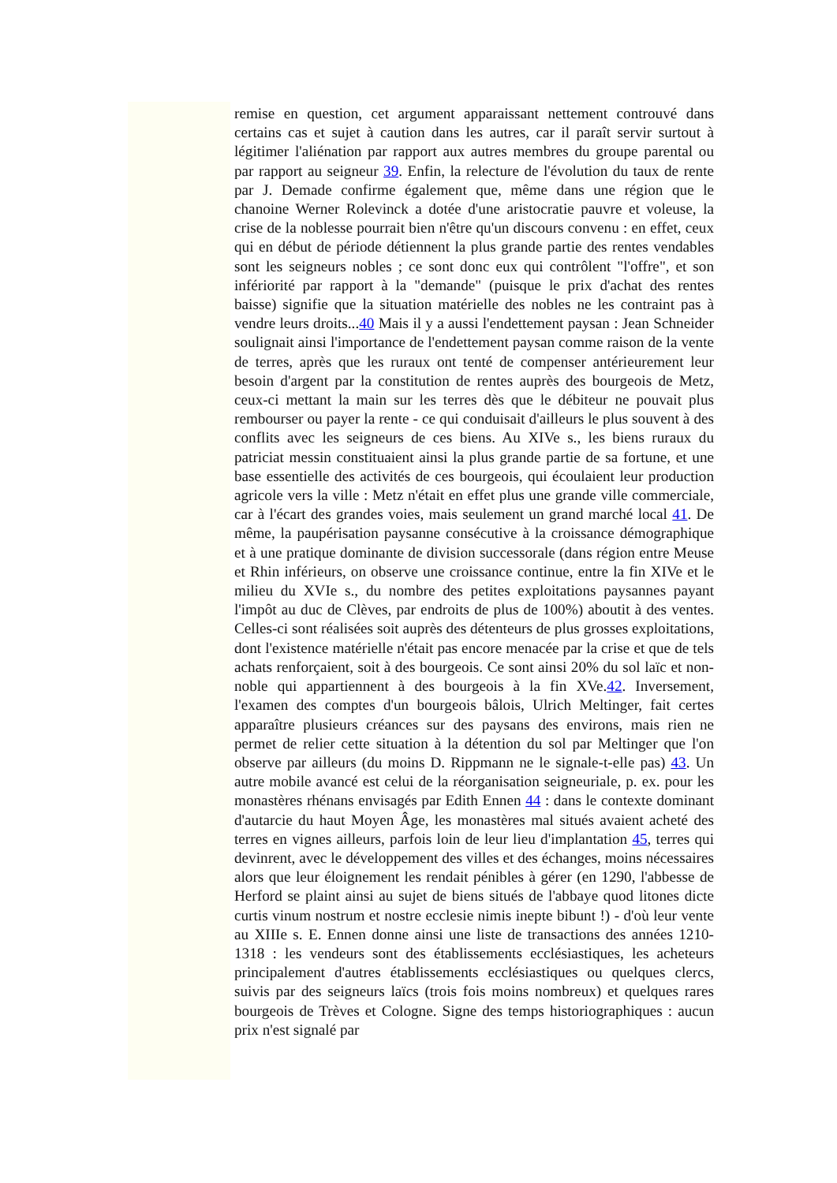remise en question, cet argument apparaissant nettement controuvé dans certains cas et sujet à caution dans les autres, car il paraît servir surtout à légitimer l'aliénation par rapport aux autres membres du groupe parental ou par rapport au seigneur 39. Enfin, la relecture de l'évolution du taux de rente par J. Demade confirme également que, même dans une région que le chanoine Werner Rolevinck a dotée d'une aristocratie pauvre et voleuse, la crise de la noblesse pourrait bien n'être qu'un discours convenu : en effet, ceux qui en début de période détiennent la plus grande partie des rentes vendables sont les seigneurs nobles ; ce sont donc eux qui contrôlent "l'offre", et son infériorité par rapport à la "demande" (puisque le prix d'achat des rentes baisse) signifie que la situation matérielle des nobles ne les contraint pas à vendre leurs droits...40 Mais il y a aussi l'endettement paysan : Jean Schneider soulignait ainsi l'importance de l'endettement paysan comme raison de la vente de terres, après que les ruraux ont tenté de compenser antérieurement leur besoin d'argent par la constitution de rentes auprès des bourgeois de Metz, ceux-ci mettant la main sur les terres dès que le débiteur ne pouvait plus rembourser ou payer la rente - ce qui conduisait d'ailleurs le plus souvent à des conflits avec les seigneurs de ces biens. Au XIVe s., les biens ruraux du patriciat messin constituaient ainsi la plus grande partie de sa fortune, et une base essentielle des activités de ces bourgeois, qui écoulaient leur production agricole vers la ville : Metz n'était en effet plus une grande ville commerciale, car à l'écart des grandes voies, mais seulement un grand marché local 41. De même, la paupérisation paysanne consécutive à la croissance démographique et à une pratique dominante de division successorale (dans région entre Meuse et Rhin inférieurs, on observe une croissance continue, entre la fin XIVe et le milieu du XVIe s., du nombre des petites exploitations paysannes payant l'impôt au duc de Clèves, par endroits de plus de 100%) aboutit à des ventes. Celles-ci sont réalisées soit auprès des détenteurs de plus grosses exploitations, dont l'existence matérielle n'était pas encore menacée par la crise et que de tels achats renforçaient, soit à des bourgeois. Ce sont ainsi 20% du sol laïc et non-noble qui appartiennent à des bourgeois à la fin XVe.42. Inversement, l'examen des comptes d'un bourgeois bâlois, Ulrich Meltinger, fait certes apparaître plusieurs créances sur des paysans des environs, mais rien ne permet de relier cette situation à la détention du sol par Meltinger que l'on observe par ailleurs (du moins D. Rippmann ne le signale-t-elle pas) 43. Un autre mobile avancé est celui de la réorganisation seigneuriale, p. ex. pour les monastères rhénans envisagés par Edith Ennen 44 : dans le contexte dominant d'autarcie du haut Moyen Âge, les monastères mal situés avaient acheté des terres en vignes ailleurs, parfois loin de leur lieu d'implantation 45, terres qui devinrent, avec le développement des villes et des échanges, moins nécessaires alors que leur éloignement les rendait pénibles à gérer (en 1290, l'abbesse de Herford se plaint ainsi au sujet de biens situés de l'abbaye quod litones dicte curtis vinum nostrum et nostre ecclesie nimis inepte bibunt !) - d'où leur vente au XIIIe s. E. Ennen donne ainsi une liste de transactions des années 1210-1318 : les vendeurs sont des établissements ecclésiastiques, les acheteurs principalement d'autres établissements ecclésiastiques ou quelques clercs, suivis par des seigneurs laïcs (trois fois moins nombreux) et quelques rares bourgeois de Trèves et Cologne. Signe des temps historiographiques : aucun prix n'est signalé par